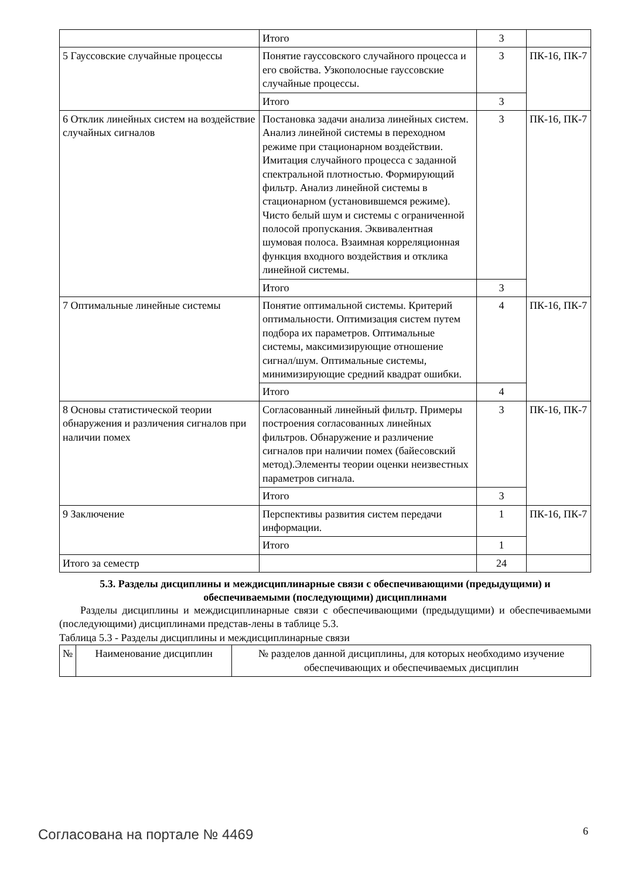| | Итого | 3 | |
| 5 Гауссовские случайные процессы | Понятие гауссовского случайного процесса и его свойства. Узкополосные гауссовские случайные процессы. | 3 | ПК-16, ПК-7 |
| | Итого | 3 | |
| 6 Отклик линейных систем на воздействие случайных сигналов | Постановка задачи анализа линейных систем. Анализ линейной системы в переходном режиме при стационарном воздействии. Имитация случайного процесса с заданной спектральной плотностью. Формирующий фильтр. Анализ линейной системы в стационарном (установившемся режиме). Чисто белый шум и системы с ограниченной полосой пропускания. Эквивалентная шумовая полоса. Взаимная корреляционная функция входного воздействия и отклика линейной системы. | 3 | ПК-16, ПК-7 |
| | Итого | 3 | |
| 7 Оптимальные линейные системы | Понятие оптимальной системы. Критерий оптимальности. Оптимизация систем путем подбора их параметров. Оптимальные системы, максимизирующие отношение сигнал/шум. Оптимальные системы, минимизирующие средний квадрат ошибки. | 4 | ПК-16, ПК-7 |
| | Итого | 4 | |
| 8 Основы статистической теории обнаружения и различения сигналов при наличии помех | Согласованный линейный фильтр. Примеры построения согласованных линейных фильтров. Обнаружение и различение сигналов при наличии помех (байесовский метод).Элементы теории оценки неизвестных параметров сигнала. | 3 | ПК-16, ПК-7 |
| | Итого | 3 | |
| 9 Заключение | Перспективы развития систем передачи информации. | 1 | ПК-16, ПК-7 |
| | Итого | 1 | |
| Итого за семестр | | 24 | |
5.3. Разделы дисциплины и междисциплинарные связи с обеспечивающими (предыдущими) и обеспечиваемыми (последующими) дисциплинами
  Разделы дисциплины и междисциплинарные связи с обеспечивающими (предыдущими) и обеспечиваемыми (последующими) дисциплинами представ-лены в таблице 5.3.
Таблица 5.3 - Разделы дисциплины и междисциплинарные связи
| № | Наименование дисциплин | № разделов данной дисциплины, для которых необходимо изучение обеспечивающих и обеспечиваемых дисциплин |
Согласована на портале № 4469 6